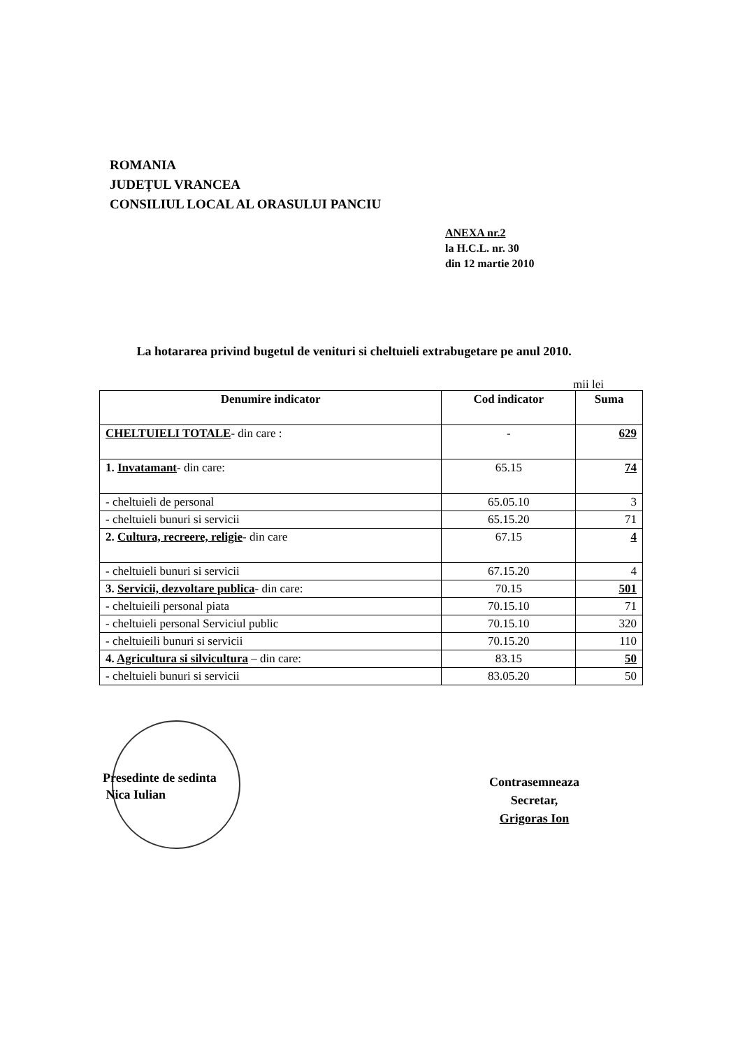ROMANIA
JUDEȚUL VRANCEA
CONSILIUL LOCAL AL ORASULUI PANCIU
ANEXA nr.2
la H.C.L. nr. 30
din 12 martie 2010
La hotararea privind bugetul de venituri si cheltuieli extrabugetare pe anul 2010.
mii lei
| Denumire indicator | Cod indicator | Suma |
| --- | --- | --- |
| CHELTUIELI TOTALE - din care : | - | 629 |
| 1. Invatamant - din care: | 65.15 | 74 |
| - cheltuieli de personal | 65.05.10 | 3 |
| - cheltuieli bunuri si servicii | 65.15.20 | 71 |
| 2. Cultura, recreere, religie - din care | 67.15 | 4 |
| - cheltuieli bunuri si servicii | 67.15.20 | 4 |
| 3. Servicii, dezvoltare publica - din care: | 70.15 | 501 |
| - cheltuieili personal piata | 70.15.10 | 71 |
| - cheltuieli personal Serviciul public | 70.15.10 | 320 |
| - cheltuieili bunuri si servicii | 70.15.20 | 110 |
| 4. Agricultura si silvicultura – din care: | 83.15 | 50 |
| - cheltuieli bunuri si servicii | 83.05.20 | 50 |
Presedinte de sedinta
Nica Iulian
Contrasemneaza
Secretar,
Grigoras Ion